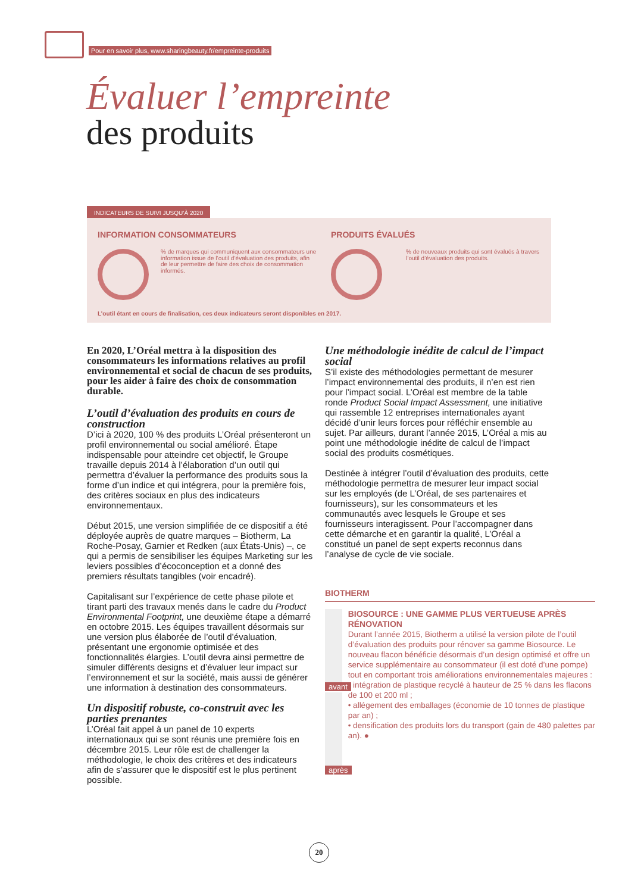Pour en savoir plus, www.sharingbeauty.fr/empreinte-produits
Évaluer l’empreinte
des produits
INDICATEURS DE SUIVI JUSQU’À 2020
INFORMATION CONSOMMATEURS
% de marques qui communiquent aux consommateurs une information issue de l’outil d’évaluation des produits, afin de leur permettre de faire des choix de consommation informés.
PRODUITS ÉVALUÉS
% de nouveaux produits qui sont évalués à travers l’outil d’évaluation des produits.
L’outil étant en cours de finalisation, ces deux indicateurs seront disponibles en 2017.
En 2020, L’Oréal mettra à la disposition des consommateurs les informations relatives au profil environnemental et social de chacun de ses produits, pour les aider à faire des choix de consommation durable.
L’outil d’évaluation des produits en cours de construction
D’ici à 2020, 100 % des produits L’Oréal présenteront un profil environnemental ou social amélioré. Étape indispensable pour atteindre cet objectif, le Groupe travaille depuis 2014 à l’élaboration d’un outil qui permettra d’évaluer la performance des produits sous la forme d’un indice et qui intégrera, pour la première fois, des critères sociaux en plus des indicateurs environnementaux.
Début 2015, une version simplifiée de ce dispositif a été déployée auprès de quatre marques – Biotherm, La Roche-Posay, Garnier et Redken (aux États-Unis) –, ce qui a permis de sensibiliser les équipes Marketing sur les leviers possibles d’écoconception et a donné des premiers résultats tangibles (voir encadré).
Capitalisant sur l’expérience de cette phase pilote et tirant parti des travaux menés dans le cadre du Product Environmental Footprint, une deuxième étape a démarré en octobre 2015. Les équipes travaillent désormais sur une version plus élaborée de l’outil d’évaluation, présentant une ergonomie optimisée et des fonctionnalités élargies. L’outil devra ainsi permettre de simuler différents designs et d’évaluer leur impact sur l’environnement et sur la société, mais aussi de générer une information à destination des consommateurs.
Un dispositif robuste, co-construit avec les parties prenantes
L’Oréal fait appel à un panel de 10 experts internationaux qui se sont réunis une première fois en décembre 2015. Leur rôle est de challenger la méthodologie, le choix des critères et des indicateurs afin de s’assurer que le dispositif est le plus pertinent possible.
Une méthodologie inédite de calcul de l’impact social
S’il existe des méthodologies permettant de mesurer l’impact environnemental des produits, il n’en est rien pour l’impact social. L’Oréal est membre de la table ronde Product Social Impact Assessment, une initiative qui rassemble 12 entreprises internationales ayant décidé d’unir leurs forces pour réfléchir ensemble au sujet. Par ailleurs, durant l’année 2015, L’Oréal a mis au point une méthodologie inédite de calcul de l’impact social des produits cosmétiques.
Destinée à intégrer l’outil d’évaluation des produits, cette méthodologie permettra de mesurer leur impact social sur les employés (de L’Oréal, de ses partenaires et fournisseurs), sur les consommateurs et les communautés avec lesquels le Groupe et ses fournisseurs interagissent. Pour l’accompagner dans cette démarche et en garantir la qualité, L’Oréal a constitué un panel de sept experts reconnus dans l’analyse de cycle de vie sociale.
BIOTHERM
avant
après
BIOSOURCE : UNE GAMME PLUS VERTUEUSE APRÈS RÉNOVATION
Durant l’année 2015, Biotherm a utilisé la version pilote de l’outil d’évaluation des produits pour rénover sa gamme Biosource. Le nouveau flacon bénéficie désormais d’un design optimisé et offre un service supplémentaire au consommateur (il est doté d’une pompe) tout en comportant trois améliorations environnementales majeures :
• intégration de plastique recyclé à hauteur de 25 % dans les flacons de 100 et 200 ml ;
• allégement des emballages (économie de 10 tonnes de plastique par an) ;
• densification des produits lors du transport (gain de 480 palettes par an). ●
20